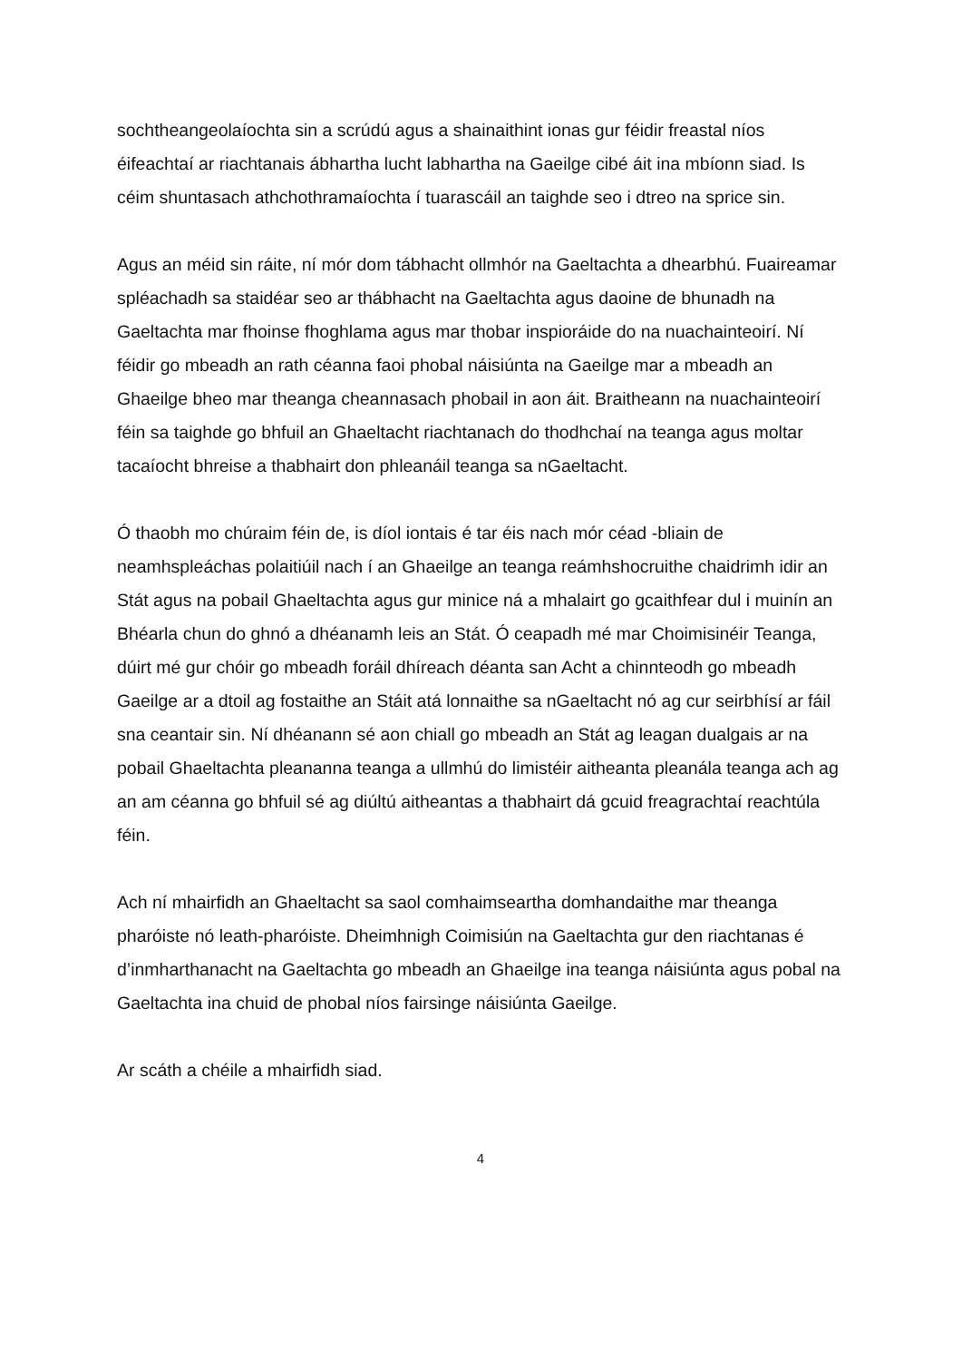sochtheangeolaíochta sin a scrúdú agus a shainaithint ionas gur féidir freastal níos éifeachtaí ar riachtanais ábhartha lucht labhartha na Gaeilge cibé áit ina mbíonn siad. Is céim shuntasach athchothramaíochta í tuarascáil an taighde seo i dtreo na sprice sin.
Agus an méid sin ráite, ní mór dom tábhacht ollmhór na Gaeltachta a dhearbhú. Fuaireamar spléachadh sa staidéar seo ar thábhacht na Gaeltachta agus daoine de bhunadh na Gaeltachta mar fhoinse fhoghlama agus mar thobar inspioráide do na nuachainteoirí. Ní féidir go mbeadh an rath céanna faoi phobal náisiúnta na Gaeilge mar a mbeadh an Ghaeilge bheo mar theanga cheannasach phobail in aon áit. Braitheann na nuachainteoirí féin sa taighde go bhfuil an Ghaeltacht riachtanach do thodhchaí na teanga agus moltar tacaíocht bhreise a thabhairt don phleanáil teanga sa nGaeltacht.
Ó thaobh mo chúraim féin de, is díol iontais é tar éis nach mór céad -bliain de neamhspleáchas polaitiúil nach í an Ghaeilge an teanga reámhshocruithe chaidrimh idir an Stát agus na pobail Ghaeltachta agus gur minice ná a mhalairt go gcaithfear dul i muinín an Bhéarla chun do ghnó a dhéanamh leis an Stát. Ó ceapadh mé mar Choimisinéir Teanga, dúirt mé gur chóir go mbeadh foráil dhíreach déanta san Acht a chinnteodh go mbeadh Gaeilge ar a dtoil ag fostaithe an Stáit atá lonnaithe sa nGaeltacht nó ag cur seirbhísí ar fáil sna ceantair sin. Ní dhéanann sé aon chiall go mbeadh an Stát ag leagan dualgais ar na pobail Ghaeltachta pleananna teanga a ullmhú do limistéir aitheanta pleanála teanga ach ag an am céanna go bhfuil sé ag diúltú aitheantas a thabhairt dá gcuid freagrachtaí reachtúla féin.
Ach ní mhairfidh an Ghaeltacht sa saol comhaimseartha domhandaithe mar theanga pharóiste nó leath-pharóiste. Dheimhnigh Coimisiún na Gaeltachta gur den riachtanas é d’inmharthanacht na Gaeltachta go mbeadh an Ghaeilge ina teanga náisiúnta agus pobal na Gaeltachta ina chuid de phobal níos fairsinge náisiúnta Gaeilge.
Ar scáth a chéile a mhairfidh siad.
4